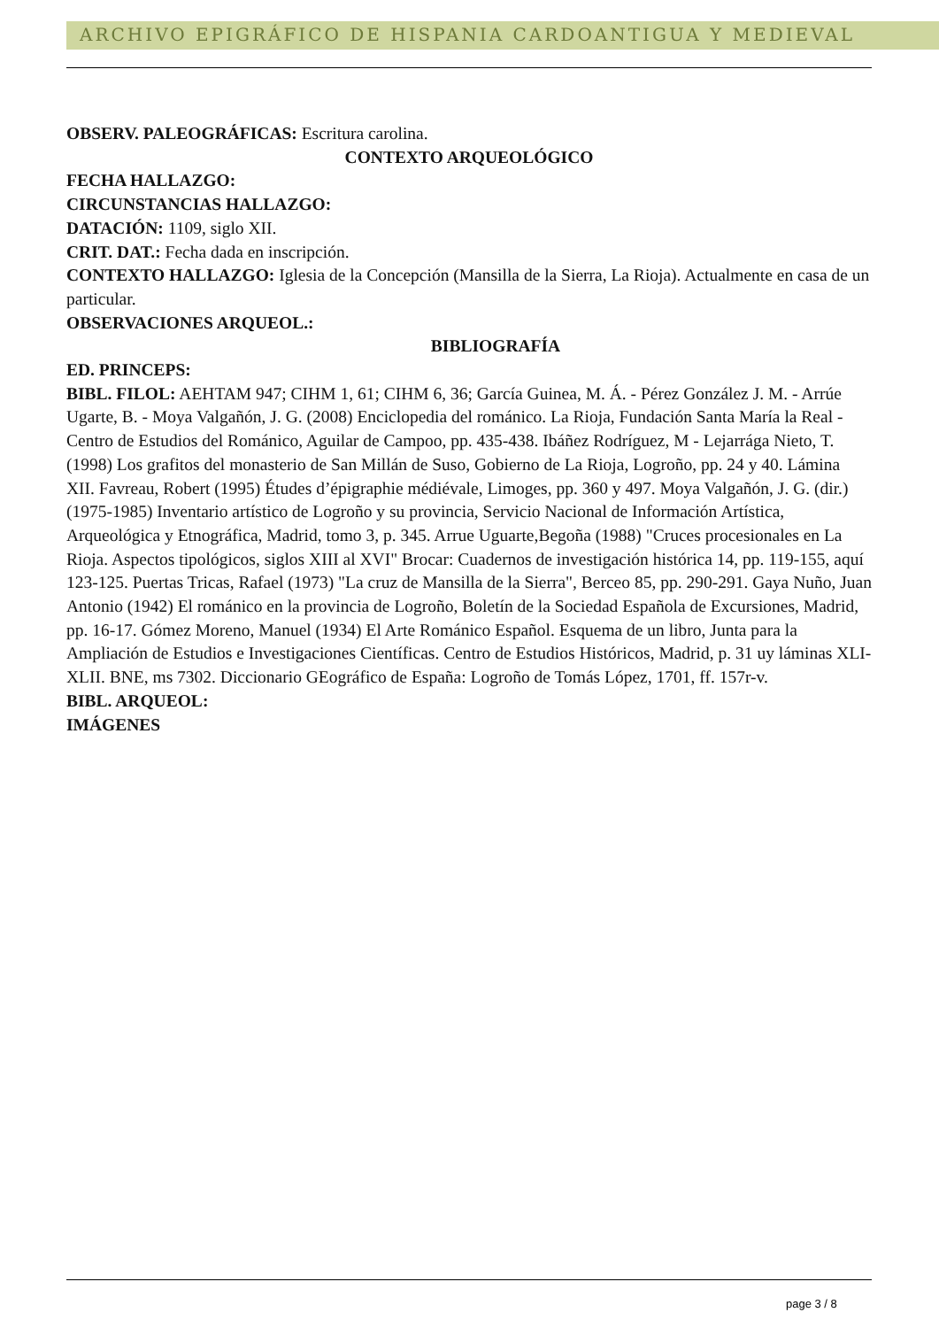ARCHIVO EPIGRÁFICO DE HISPANIA CARDOANTIGUA Y MEDIEVAL
OBSERV. PALEOGRÁFICAS: Escritura carolina.
CONTEXTO ARQUEOLÓGICO
FECHA HALLAZGO:
CIRCUNSTANCIAS HALLAZGO:
DATACIÓN: 1109, siglo XII.
CRIT. DAT.: Fecha dada en inscripción.
CONTEXTO HALLAZGO: Iglesia de la Concepción (Mansilla de la Sierra, La Rioja). Actualmente en casa de un particular.
OBSERVACIONES ARQUEOL.:
BIBLIOGRAFÍA
ED. PRINCEPS:
BIBL. FILOL: AEHTAM 947; CIHM 1, 61; CIHM 6, 36; García Guinea, M. Á. - Pérez González J. M. - Arrúe Ugarte, B. - Moya Valgañón, J. G. (2008) Enciclopedia del románico. La Rioja, Fundación Santa María la Real - Centro de Estudios del Románico, Aguilar de Campoo, pp. 435-438. Ibáñez Rodríguez, M - Lejarrága Nieto, T. (1998) Los grafitos del monasterio de San Millán de Suso, Gobierno de La Rioja, Logroño, pp. 24 y 40. Lámina XII. Favreau, Robert (1995) Études d’épigraphie médiévale, Limoges, pp. 360 y 497. Moya Valgañón, J. G. (dir.) (1975-1985) Inventario artístico de Logroño y su provincia, Servicio Nacional de Información Artística, Arqueológica y Etnográfica, Madrid, tomo 3, p. 345. Arrue Uguarte,Begoña (1988) "Cruces procesionales en La Rioja. Aspectos tipológicos, siglos XIII al XVI" Brocar: Cuadernos de investigación histórica 14, pp. 119-155, aquí 123-125. Puertas Tricas, Rafael (1973) "La cruz de Mansilla de la Sierra", Berceo 85, pp. 290-291. Gaya Nuño, Juan Antonio (1942) El románico en la provincia de Logroño, Boletín de la Sociedad Española de Excursiones, Madrid, pp. 16-17. Gómez Moreno, Manuel (1934) El Arte Románico Español. Esquema de un libro, Junta para la Ampliación de Estudios e Investigaciones Científicas. Centro de Estudios Históricos, Madrid, p. 31 uy láminas XLI-XLII. BNE, ms 7302. Diccionario GEográfico de España: Logroño de Tomás López, 1701, ff. 157r-v.
BIBL. ARQUEOL:
IMÁGENES
page 3 / 8